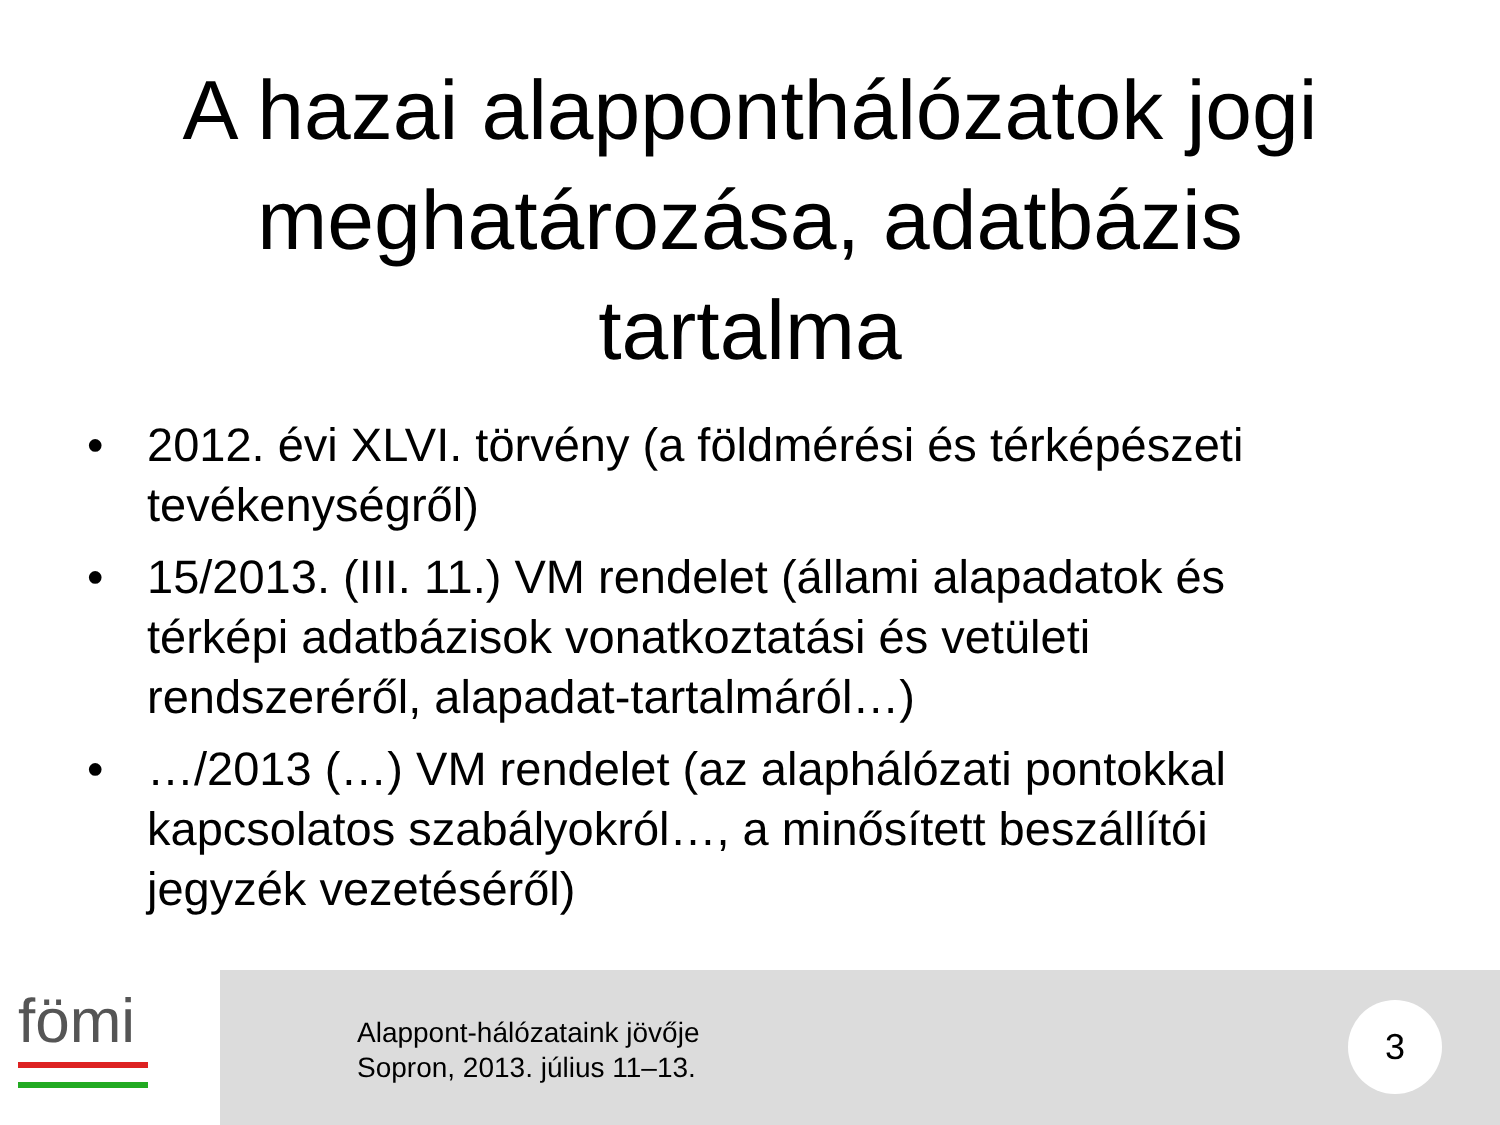A hazai alappont­hálózatok jogi meghatározása, adatbázis tartalma
• 2012. évi XLVI. törvény (a földmérési és térképészeti tevékenységről)
• 15/2013. (III. 11.) VM rendelet (állami alapadatok és térképi adatbázisok vonatkoztatási és vetületi rendszeréről, alapadat-tartalmáról…)
• …/2013 (…) VM rendelet (az alaphálózati pontokkal kapcsolatos szabályokról…, a minősített beszállítói jegyzék vezetéséről)
fömi
Alappont-hálózataink jövője
Sopron, 2013. július 11–13.
3